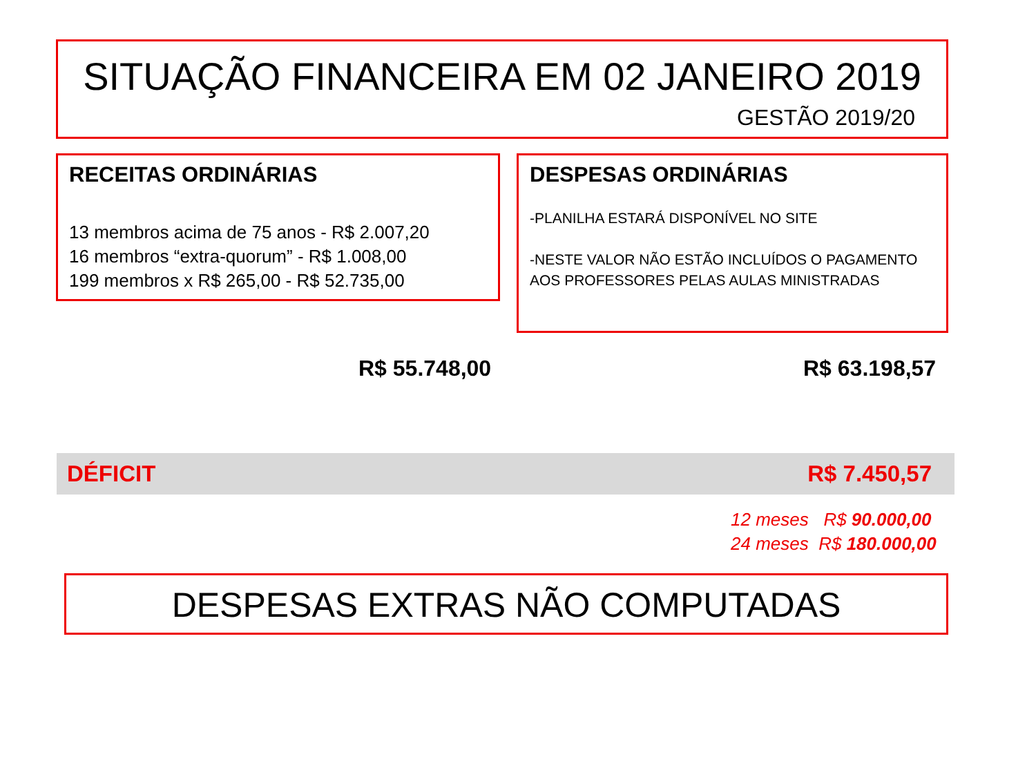SITUAÇÃO FINANCEIRA EM 02 JANEIRO 2019
GESTÃO 2019/20
RECEITAS ORDINÁRIAS
13 membros acima de 75 anos - R$ 2.007,20
16 membros “extra-quorum” - R$ 1.008,00
199 membros x R$ 265,00 - R$ 52.735,00
DESPESAS ORDINÁRIAS
-PLANILHA ESTARÁ DISPONÍVEL NO SITE
-NESTE VALOR NÃO ESTÃO INCLUÍDOS O PAGAMENTO AOS PROFESSORES PELAS AULAS MINISTRADAS
R$ 55.748,00 R$ 63.198,57
DÉFICIT R$ 7.450,57
12 meses R$ 90.000,00
24 meses R$ 180.000,00
DESPESAS EXTRAS NÃO COMPUTADAS